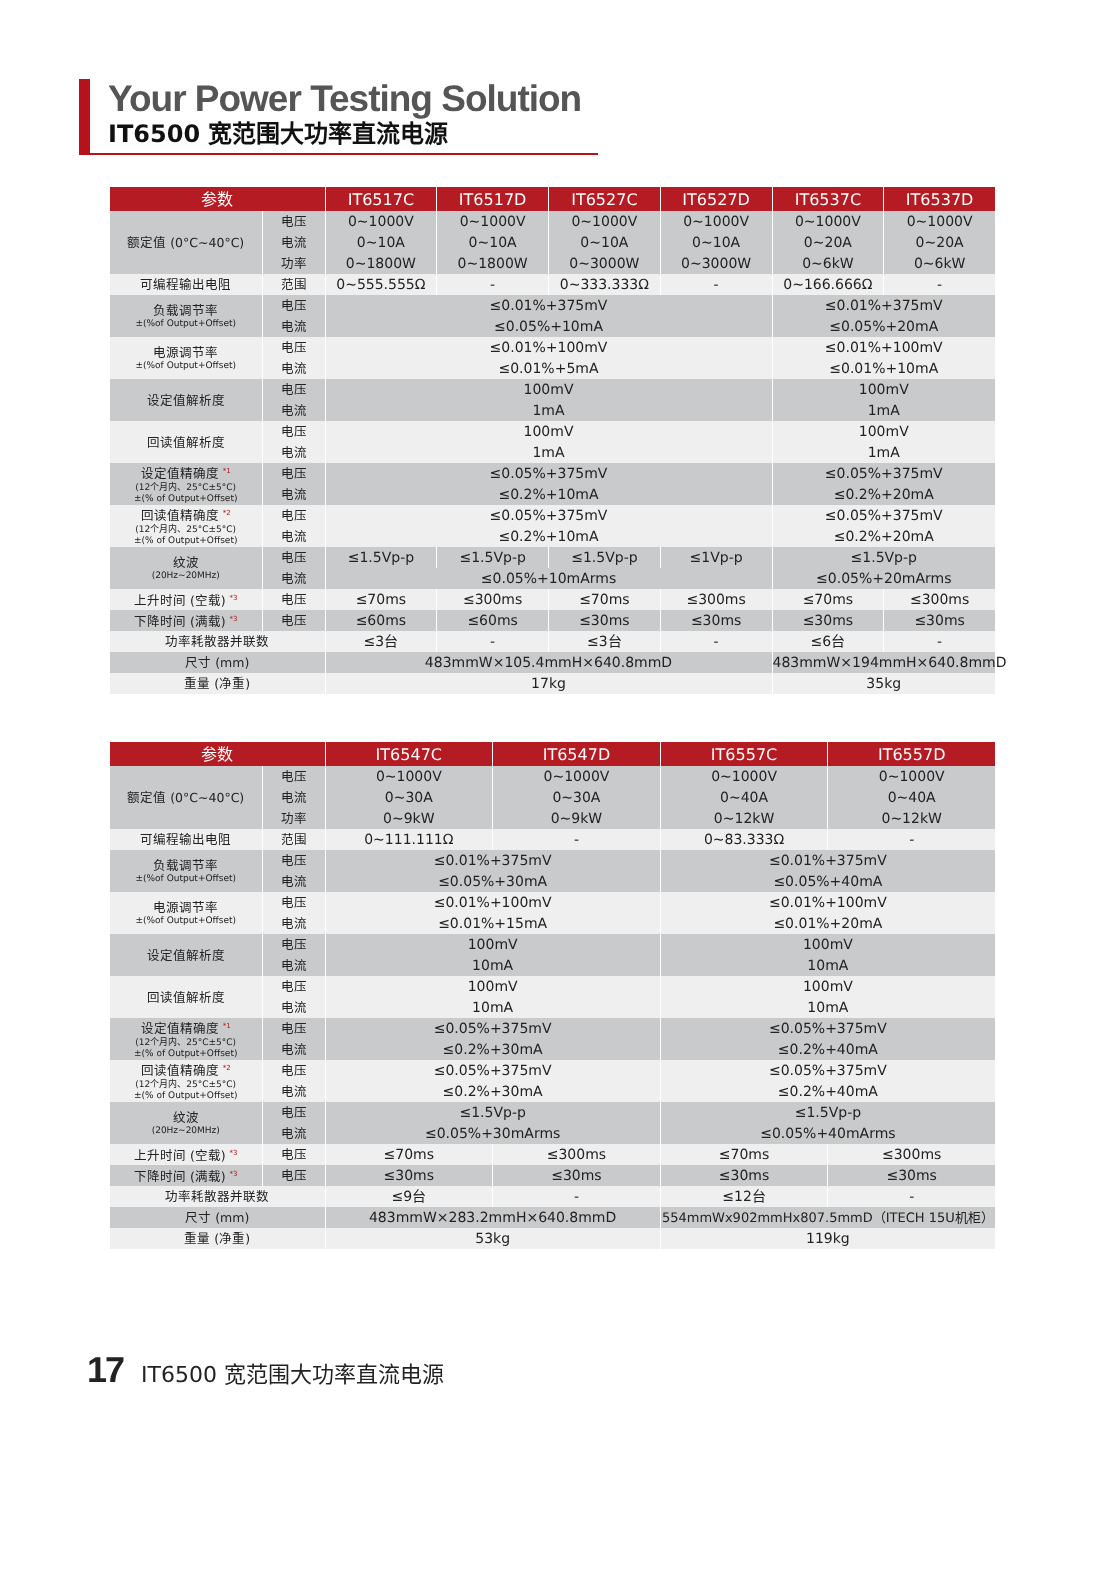Your Power Testing Solution
IT6500 宽范围大功率直流电源
| 参数 | | IT6517C | IT6517D | IT6527C | IT6527D | IT6537C | IT6537D |
| --- | --- | --- | --- | --- | --- | --- | --- |
| 额定值 (0°C~40°C) | 电压 | 0~1000V | 0~1000V | 0~1000V | 0~1000V | 0~1000V | 0~1000V |
| | 电流 | 0~10A | 0~10A | 0~10A | 0~10A | 0~20A | 0~20A |
| | 功率 | 0~1800W | 0~1800W | 0~3000W | 0~3000W | 0~6kW | 0~6kW |
| 可编程输出电阻 | 范围 | 0~555.555Ω | - | 0~333.333Ω | - | 0~166.666Ω | - |
| 负载调节率 ±(%of Output+Offset) | 电压 | ≤0.01%+375mV | | | | ≤0.01%+375mV | |
| | 电流 | ≤0.05%+10mA | | | | ≤0.05%+20mA | |
| 电源调节率 ±(%of Output+Offset) | 电压 | ≤0.01%+100mV | | | | ≤0.01%+100mV | |
| | 电流 | ≤0.01%+5mA | | | | ≤0.01%+10mA | |
| 设定值解析度 | 电压 | 100mV | | | | 100mV | |
| | 电流 | 1mA | | | | 1mA | |
| 回读值解析度 | 电压 | 100mV | | | | 100mV | |
| | 电流 | 1mA | | | | 1mA | |
| 设定值精确度 <sup>*1</sup> (12个月内、25°C±5°C) ±(% of Output+Offset) | 电压 | ≤0.05%+375mV | | | | ≤0.05%+375mV | |
| | 电流 | ≤0.2%+10mA | | | | ≤0.2%+20mA | |
| 回读值精确度 <sup>*2</sup> (12个月内、25°C±5°C) ±(% of Output+Offset) | 电压 | ≤0.05%+375mV | | | | ≤0.05%+375mV | |
| | 电流 | ≤0.2%+10mA | | | | ≤0.2%+20mA | |
| 纹波 (20Hz~20MHz) | 电压 | ≤1.5Vp-p | ≤1.5Vp-p | ≤1.5Vp-p | ≤1Vp-p | ≤1.5Vp-p | |
| | 电流 | ≤0.05%+10mArms | | | | ≤0.05%+20mArms | |
| 上升时间 (空载) <sup>*3</sup> | 电压 | ≤70ms | ≤300ms | ≤70ms | ≤300ms | ≤70ms | ≤300ms |
| 下降时间 (满载) <sup>*3</sup> | 电压 | ≤60ms | ≤60ms | ≤30ms | ≤30ms | ≤30ms | ≤30ms |
| 功率耗散器并联数 | | ≤3台 | - | ≤3台 | - | ≤6台 | - |
| 尺寸 (mm) | | 483mmW×105.4mmH×640.8mmD | | | | 483mmW×194mmH×640.8mmD | |
| 重量 (净重) | | 17kg | | | | 35kg | |
| 参数 | | IT6547C | IT6547D | IT6557C | IT6557D |
| --- | --- | --- | --- | --- | --- |
| 额定值 (0°C~40°C) | 电压 | 0~1000V | 0~1000V | 0~1000V | 0~1000V |
| | 电流 | 0~30A | 0~30A | 0~40A | 0~40A |
| | 功率 | 0~9kW | 0~9kW | 0~12kW | 0~12kW |
| 可编程输出电阻 | 范围 | 0~111.111Ω | - | 0~83.333Ω | - |
| 负载调节率 ±(%of Output+Offset) | 电压 | ≤0.01%+375mV | | ≤0.01%+375mV | |
| | 电流 | ≤0.05%+30mA | | ≤0.05%+40mA | |
| 电源调节率 ±(%of Output+Offset) | 电压 | ≤0.01%+100mV | | ≤0.01%+100mV | |
| | 电流 | ≤0.01%+15mA | | ≤0.01%+20mA | |
| 设定值解析度 | 电压 | 100mV | | 100mV | |
| | 电流 | 10mA | | 10mA | |
| 回读值解析度 | 电压 | 100mV | | 100mV | |
| | 电流 | 10mA | | 10mA | |
| 设定值精确度 <sup>*1</sup> (12个月内、25°C±5°C) ±(% of Output+Offset) | 电压 | ≤0.05%+375mV | | ≤0.05%+375mV | |
| | 电流 | ≤0.2%+30mA | | ≤0.2%+40mA | |
| 回读值精确度 <sup>*2</sup> (12个月内、25°C±5°C) ±(% of Output+Offset) | 电压 | ≤0.05%+375mV | | ≤0.05%+375mV | |
| | 电流 | ≤0.2%+30mA | | ≤0.2%+40mA | |
| 纹波 (20Hz~20MHz) | 电压 | ≤1.5Vp-p | | ≤1.5Vp-p | |
| | 电流 | ≤0.05%+30mArms | | ≤0.05%+40mArms | |
| 上升时间 (空载) <sup>*3</sup> | 电压 | ≤70ms | ≤300ms | ≤70ms | ≤300ms |
| 下降时间 (满载) <sup>*3</sup> | 电压 | ≤30ms | ≤30ms | ≤30ms | ≤30ms |
| 功率耗散器并联数 | | ≤9台 | - | ≤12台 | - |
| 尺寸 (mm) | | 483mmW×283.2mmH×640.8mmD | | 554mmWx902mmHx807.5mmD（ITECH 15U机柜） | |
| 重量 (净重) | | 53kg | | 119kg | |
17 IT6500 宽范围大功率直流电源